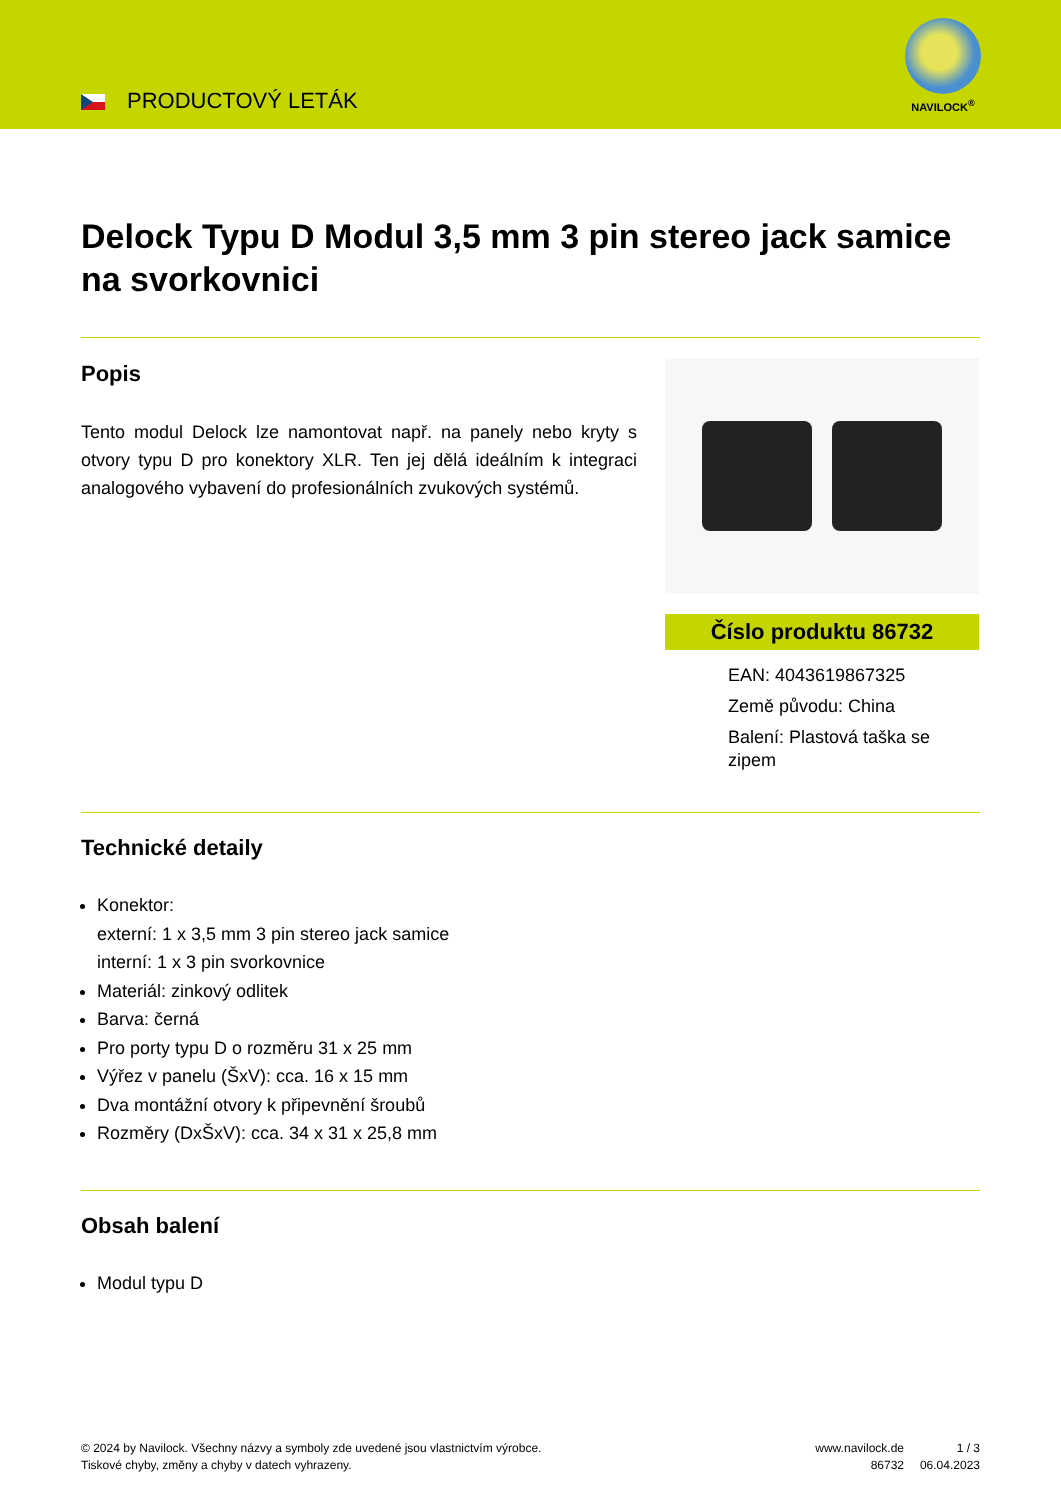PRODUCTOVÝ LETÁK
NAVILOCK<sup>®</sup>
Delock Typu D Modul 3,5 mm 3 pin stereo jack samice na svorkovnici
Popis
Tento modul Delock lze namontovat např. na panely nebo kryty s otvory typu D pro konektory XLR. Ten jej dělá ideálním k integraci analogového vybavení do profesionálních zvukových systémů.
Číslo produktu 86732
EAN: 4043619867325
Země původu: China
Balení: Plastová taška se zipem
Technické detaily
Konektor:
externí: 1 x 3,5 mm 3 pin stereo jack samice
interní: 1 x 3 pin svorkovnice
Materiál: zinkový odlitek
Barva: černá
Pro porty typu D o rozměru 31 x 25 mm
Výřez v panelu (ŠxV): cca. 16 x 15 mm
Dva montážní otvory k připevnění šroubů
Rozměry (DxŠxV): cca. 34 x 31 x 25,8 mm
Obsah balení
Modul typu D
© 2024 by Navilock. Všechny názvy a symboly zde uvedené jsou vlastnictvím výrobce.
Tiskové chyby, změny a chyby v datech vyhrazeny.
www.navilock.de
86732
1 / 3
06.04.2023